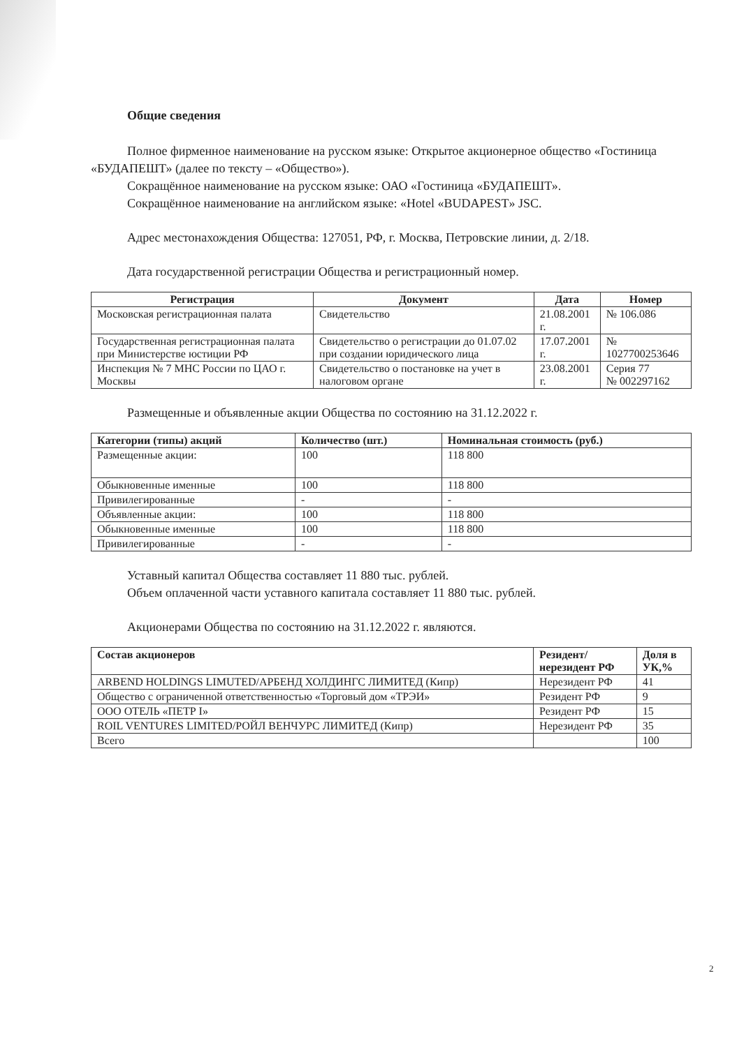Общие сведения
Полное фирменное наименование на русском языке: Открытое акционерное общество «Гостиница «БУДАПЕШТ» (далее по тексту – «Общество»).
Сокращённое наименование на русском языке: ОАО «Гостиница «БУДАПЕШТ».
Сокращённое наименование на английском языке: «Hotel «BUDAPEST» JSC.
Адрес местонахождения Общества: 127051, РФ, г. Москва, Петровские линии, д. 2/18.
Дата государственной регистрации Общества и регистрационный номер.
| Регистрация | Документ | Дата | Номер |
| --- | --- | --- | --- |
| Московская регистрационная палата | Свидетельство | 21.08.2001 г. | № 106.086 |
| Государственная регистрационная палата при Министерстве юстиции РФ | Свидетельство о регистрации до 01.07.02 при создании юридического лица | 17.07.2001 г. | № 1027700253646 |
| Инспекция № 7 МНС России по ЦАО г. Москвы | Свидетельство о постановке на учет в налоговом органе | 23.08.2001 г. | Серия 77 № 002297162 |
Размещенные и объявленные акции Общества по состоянию на 31.12.2022 г.
| Категории (типы) акций | Количество (шт.) | Номинальная стоимость (руб.) |
| --- | --- | --- |
| Размещенные акции: | 100 | 118 800 |
| Обыкновенные именные | 100 | 118 800 |
| Привилегированные | - | - |
| Объявленные акции: | 100 | 118 800 |
| Обыкновенные именные | 100 | 118 800 |
| Привилегированные | - | - |
Уставный капитал Общества составляет 11 880 тыс. рублей.
Объем оплаченной части уставного капитала составляет 11 880 тыс. рублей.
Акционерами Общества по состоянию на 31.12.2022 г. являются.
| Состав акционеров | Резидент/ нерезидент РФ | Доля в УК,% |
| --- | --- | --- |
| ARBEND HOLDINGS LIMUTED/АРБЕНД ХОЛДИНГС ЛИМИТЕД (Кипр) | Нерезидент РФ | 41 |
| Общество с ограниченной ответственностью «Торговый дом «ТРЭИ» | Резидент РФ | 9 |
| ООО ОТЕЛЬ «ПЕТР I» | Резидент РФ | 15 |
| ROIL VENTURES LIMITED/РОЙЛ ВЕНЧУРС ЛИМИТЕД (Кипр) | Нерезидент РФ | 35 |
| Всего | | 100 |
2